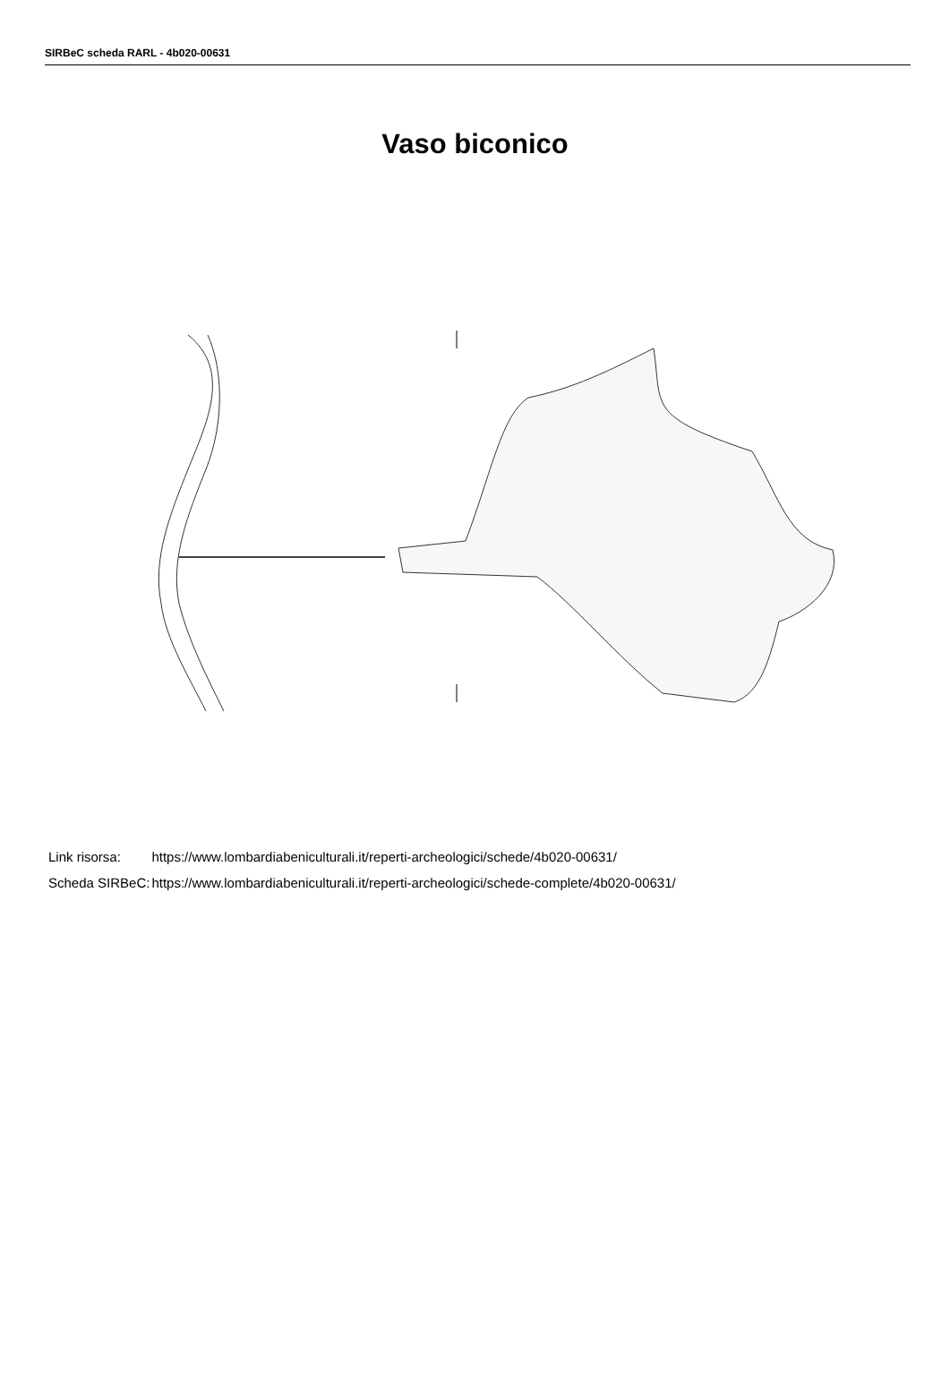SIRBeC scheda RARL - 4b020-00631
Vaso biconico
| Link risorsa: | https://www.lombardiabeniculturali.it/reperti-archeologici/schede/4b020-00631/ |
| Scheda SIRBeC: | https://www.lombardiabeniculturali.it/reperti-archeologici/schede-complete/4b020-00631/ |